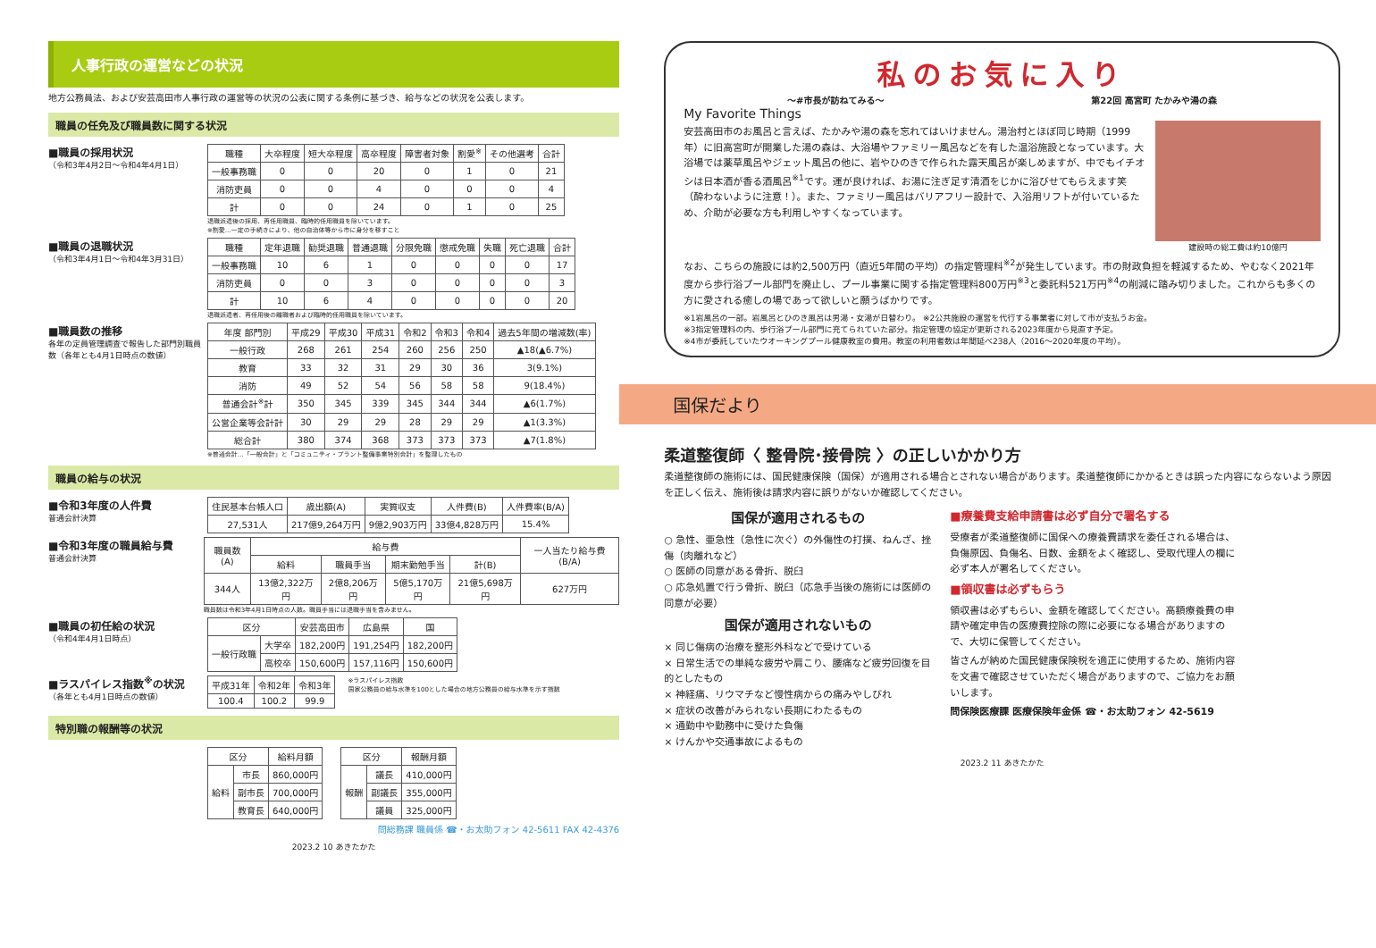人事行政の運営などの状況
地方公務員法、および安芸高田市人事行政の運営等の状況の公表に関する条例に基づき、給与などの状況を公表します。
職員の任免及び職員数に関する状況
■職員の採用状況
（令和3年4月2日～令和4年4月1日）
| 職種 | 大卒程度 | 短大卒程度 | 高卒程度 | 障害者対象 | 割愛<sup>※</sup> | その他選考 | 合計 |
| --- | --- | --- | --- | --- | --- | --- | --- |
| 一般事務職 | 0 | 0 | 20 | 0 | 1 | 0 | 21 |
| 消防吏員 | 0 | 0 | 4 | 0 | 0 | 0 | 4 |
| 計 | 0 | 0 | 24 | 0 | 1 | 0 | 25 |
退職派遣後の採用、再任用職員、臨時的任用職員を除いています。
※割愛…一定の手続きにより、他の自治体等から市に身分を移すこと
■職員の退職状況
（令和3年4月1日～令和4年3月31日）
| 職種 | 定年退職 | 勧奨退職 | 普通退職 | 分限免職 | 懲戒免職 | 失職 | 死亡退職 | 合計 |
| --- | --- | --- | --- | --- | --- | --- | --- | --- |
| 一般事務職 | 10 | 6 | 1 | 0 | 0 | 0 | 0 | 17 |
| 消防吏員 | 0 | 0 | 3 | 0 | 0 | 0 | 0 | 3 |
| 計 | 10 | 6 | 4 | 0 | 0 | 0 | 0 | 20 |
退職派遣者、再任用後の離職者および臨時的任用職員を除いています。
■職員数の推移
各年の定員管理調査で報告した部門別職員数（各年とも4月1日時点の数値）
| 年度 部門別 | 平成29 | 平成30 | 平成31 | 令和2 | 令和3 | 令和4 | 過去5年間の増減数(率) |
| --- | --- | --- | --- | --- | --- | --- | --- |
| 一般行政 | 268 | 261 | 254 | 260 | 256 | 250 | ▲18(▲6.7%) |
| 教育 | 33 | 32 | 31 | 29 | 30 | 36 | 3(9.1%) |
| 消防 | 49 | 52 | 54 | 56 | 58 | 58 | 9(18.4%) |
| 普通会計<sup>※</sup>計 | 350 | 345 | 339 | 345 | 344 | 344 | ▲6(1.7%) |
| 公営企業等会計計 | 30 | 29 | 29 | 28 | 29 | 29 | ▲1(3.3%) |
| 総合計 | 380 | 374 | 368 | 373 | 373 | 373 | ▲7(1.8%) |
※普通会計…「一般会計」と「コミュニティ・プラント整備事業特別会計」を整理したもの
職員の給与の状況
■令和3年度の人件費
普通会計決算
| 住民基本台帳人口 | 歳出額(A) | 実質収支 | 人件費(B) | 人件費率(B/A) |
| --- | --- | --- | --- | --- |
| 27,531人 | 217億9,264万円 | 9億2,903万円 | 33億4,828万円 | 15.4% |
■令和3年度の職員給与費
普通会計決算
| 職員数(A) | 給与費 | | | | 一人当たり給与費(B/A) |
| --- | --- | --- | --- | --- | --- |
| | 給料 | 職員手当 | 期末勤勉手当 | 計(B) | |
| 344人 | 13億2,322万円 | 2億8,206万円 | 5億5,170万円 | 21億5,698万円 | 627万円 |
職員数は令和3年4月1日時点の人数。職員手当には退職手当を含みません。
■職員の初任給の状況
（令和4年4月1日時点）
| 区分 | | 安芸高田市 | 広島県 | 国 |
| --- | --- | --- | --- | --- |
| 一般行政職 | 大学卒 | 182,200円 | 191,254円 | 182,200円 |
| | 高校卒 | 150,600円 | 157,116円 | 150,600円 |
■ラスパイレス指数<sup>※</sup>の状況
（各年とも4月1日時点の数値）
| 平成31年 | 令和2年 | 令和3年 |
| --- | --- | --- |
| 100.4 | 100.2 | 99.9 |
※ラスパイレス指数
国家公務員の給与水準を100とした場合の地方公務員の給与水準を示す指数
特別職の報酬等の状況
| 区分 | | 給料月額 |
| --- | --- | --- |
| 給料 | 市長 | 860,000円 |
| | 副市長 | 700,000円 |
| | 教育長 | 640,000円 |
| 区分 | | 報酬月額 |
| --- | --- | --- |
| 報酬 | 議長 | 410,000円 |
| | 副議長 | 355,000円 |
| | 議員 | 325,000円 |
問総務課 職員係 ☎・お太助フォン 42-5611 FAX 42-4376
2023.2 10 あきたかた
私のお気に入り
～#市長が訪ねてみる～ 第22回 高宮町 たかみや湯の森
My Favorite Things
安芸高田市のお風呂と言えば、たかみや湯の森を忘れてはいけません。湯治村とほぼ同じ時期（1999年）に旧高宮町が開業した湯の森は、大浴場やファミリー風呂などを有した温浴施設となっています。大浴場では薬草風呂やジェット風呂の他に、岩やひのきで作られた露天風呂が楽しめますが、中でもイチオシは日本酒が香る酒風呂<sup>※1</sup>です。運が良ければ、お湯に注ぎ足す清酒をじかに浴びせてもらえます笑（酔わないように注意！）。また、ファミリー風呂はバリアフリー設計で、入浴用リフトが付いているため、介助が必要な方も利用しやすくなっています。
建設時の総工費は約10億円
なお、こちらの施設には約2,500万円（直近5年間の平均）の指定管理料<sup>※2</sup>が発生しています。市の財政負担を軽減するため、やむなく2021年度から歩行浴プール部門を廃止し、プール事業に関する指定管理料800万円<sup>※3</sup>と委託料521万円<sup>※4</sup>の削減に踏み切りました。これからも多くの方に愛される癒しの場であって欲しいと願うばかりです。
※1岩風呂の一部。岩風呂とひのき風呂は男湯・女湯が日替わり。 ※2公共施設の運営を代行する事業者に対して市が支払うお金。
※3指定管理料の内、歩行浴プール部門に充てられていた部分。指定管理の協定が更新される2023年度から見直す予定。
※4市が委託していたウオーキングプール健康教室の費用。教室の利用者数は年間延べ238人（2016～2020年度の平均）。
国保だより
柔道整復師〈 整骨院･接骨院 〉の正しいかかり方
柔道整復師の施術には、国民健康保険（国保）が適用される場合とされない場合があります。柔道整復師にかかるときは誤った内容にならないよう原因を正しく伝え、施術後は請求内容に誤りがないか確認してください。
国保が適用されるもの
○ 急性、亜急性（急性に次ぐ）の外傷性の打撲、ねんざ、挫傷（肉離れなど）
○ 医師の同意がある骨折、脱臼
○ 応急処置で行う骨折、脱臼（応急手当後の施術には医師の同意が必要）
国保が適用されないもの
× 同じ傷病の治療を整形外科などで受けている
× 日常生活での単純な疲労や肩こり、腰痛など疲労回復を目的としたもの
× 神経痛、リウマチなど慢性病からの痛みやしびれ
× 症状の改善がみられない長期にわたるもの
× 通勤中や勤務中に受けた負傷
× けんかや交通事故によるもの
■療養費支給申請書は必ず自分で署名する
受療者が柔道整復師に国保への療養費請求を委任される場合は、負傷原因、負傷名、日数、金額をよく確認し、受取代理人の欄に必ず本人が署名してください。
■領収書は必ずもらう
領収書は必ずもらい、金額を確認してください。高額療養費の申請や確定申告の医療費控除の際に必要になる場合がありますので、大切に保管してください。
皆さんが納めた国民健康保険税を適正に使用するため、施術内容を文書で確認させていただく場合がありますので、ご協力をお願いします。
問保険医療課 医療保険年金係 ☎・お太助フォン 42-5619
2023.2 11 あきたかた